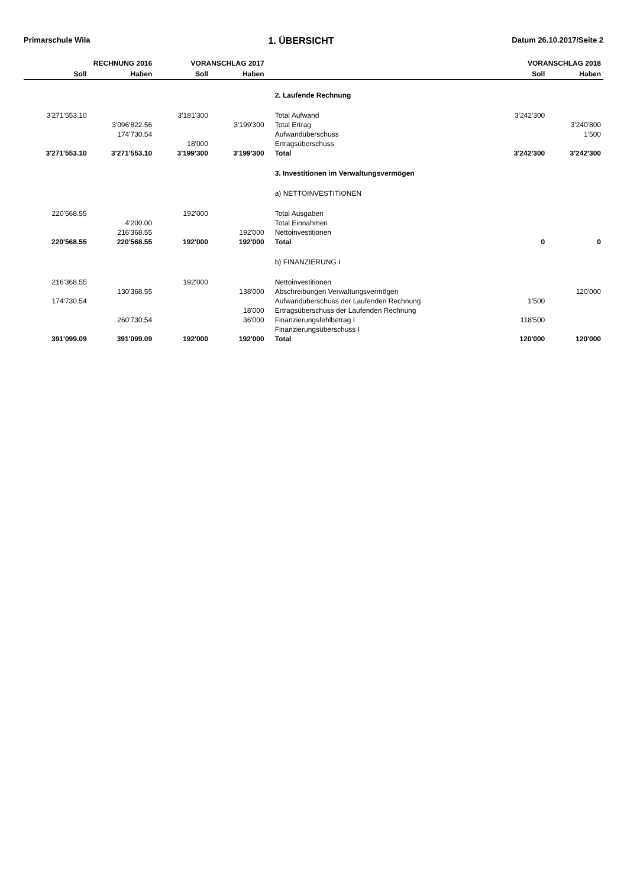Primarschule Wila 1. ÜBERSICHT Datum 26.10.2017/Seite 2
| RECHNUNG 2016 | | VORANSCHLAG 2017 | | | VORANSCHLAG 2018 | |
| --- | --- | --- | --- | --- | --- | --- |
| Soll | Haben | Soll | Haben | | Soll | Haben |
| | | | | 2. Laufende Rechnung | | |
| 3'271'553.10 | | 3'181'300 | | Total Aufwand | 3'242'300 | |
| | 3'096'822.56 | | 3'199'300 | Total Ertrag | | 3'240'800 |
| | 174'730.54 | | | Aufwandüberschuss | | 1'500 |
| | | 18'000 | | Ertragsüberschuss | | |
| 3'271'553.10 | 3'271'553.10 | 3'199'300 | 3'199'300 | Total | 3'242'300 | 3'242'300 |
| | | | | 3. Investitionen im Verwaltungsvermögen | | |
| | | | | a) NETTOINVESTITIONEN | | |
| 220'568.55 | | 192'000 | | Total Ausgaben | | |
| | 4'200.00 | | | Total Einnahmen | | |
| | 216'368.55 | | 192'000 | Nettoinvestitionen | | |
| 220'568.55 | 220'568.55 | 192'000 | 192'000 | Total | 0 | 0 |
| | | | | b) FINANZIERUNG I | | |
| 216'368.55 | | 192'000 | | Nettoinvestitionen | | |
| | 130'368.55 | | 138'000 | Abschreibungen Verwaltungsvermögen | | 120'000 |
| 174'730.54 | | | | Aufwandüberschuss der Laufenden Rechnung | 1'500 | |
| | | | 18'000 | Ertragsüberschuss der Laufenden Rechnung | | |
| | 260'730.54 | | 36'000 | Finanzierungsfehlbetrag I | 118'500 | |
| | | | | Finanzierungsüberschuss I | | |
| 391'099.09 | 391'099.09 | 192'000 | 192'000 | Total | 120'000 | 120'000 |